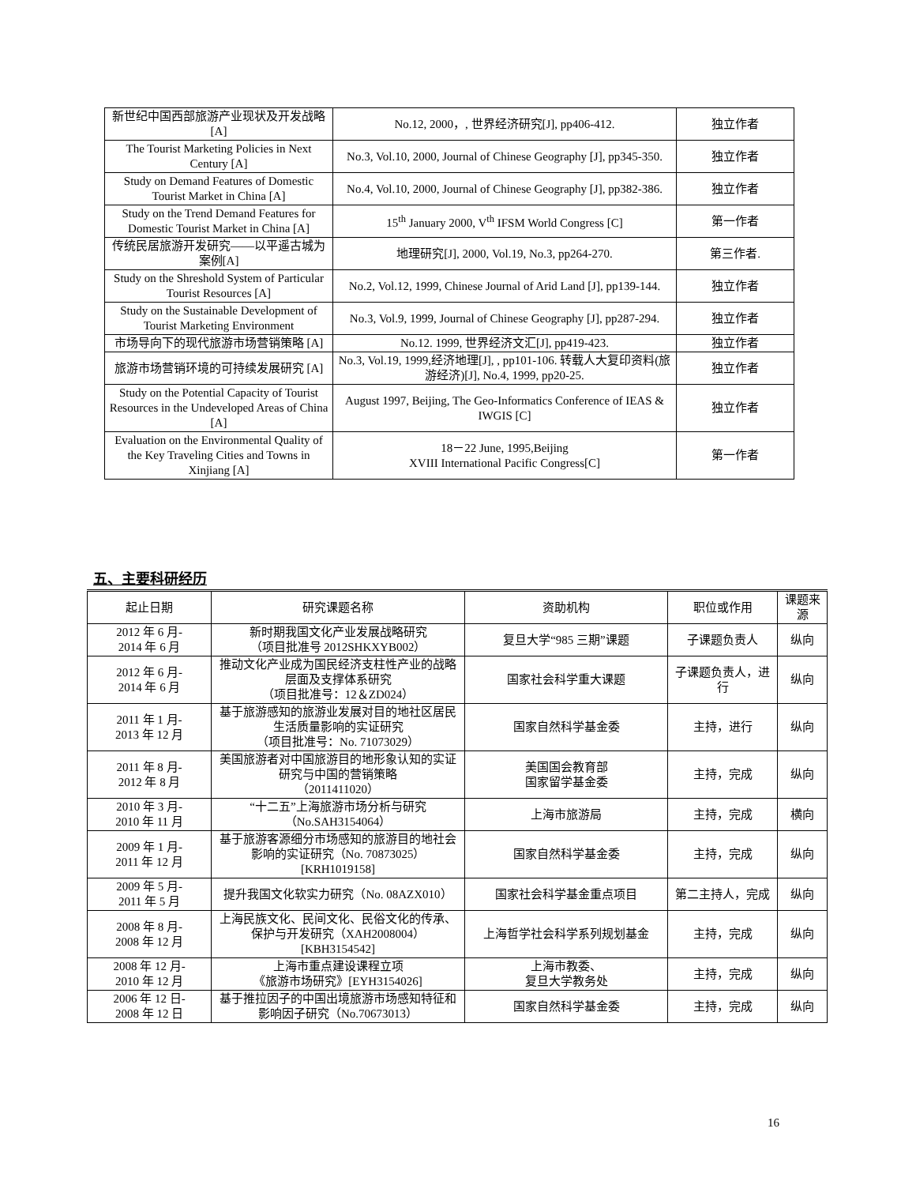| 新世纪中国西部旅游产业现状及开发战略 [A] | No.12, 2000，, 世界经济研究[J], pp406-412. | 独立作者 |
| The Tourist Marketing Policies in Next Century [A] | No.3, Vol.10, 2000, Journal of Chinese Geography [J], pp345-350. | 独立作者 |
| Study on Demand Features of Domestic Tourist Market in China [A] | No.4, Vol.10, 2000, Journal of Chinese Geography [J], pp382-386. | 独立作者 |
| Study on the Trend Demand Features for Domestic Tourist Market in China [A] | 15<sup>th</sup> January 2000, V<sup>th</sup> IFSM World Congress [C] | 第一作者 |
| 传统民居旅游开发研究——以平遥古城为案例[A] | 地理研究[J], 2000, Vol.19, No.3, pp264-270. | 第三作者. |
| Study on the Shreshold System of Particular Tourist Resources [A] | No.2, Vol.12, 1999, Chinese Journal of Arid Land [J], pp139-144. | 独立作者 |
| Study on the Sustainable Development of Tourist Marketing Environment | No.3, Vol.9, 1999, Journal of Chinese Geography [J], pp287-294. | 独立作者 |
| 市场导向下的现代旅游市场营销策略 [A] | No.12. 1999, 世界经济文汇[J], pp419-423. | 独立作者 |
| 旅游市场营销环境的可持续发展研究 [A] | No.3, Vol.19, 1999,经济地理[J], , pp101-106. 转载人大复印资料(旅游经济)[J], No.4, 1999, pp20-25. | 独立作者 |
| Study on the Potential Capacity of Tourist Resources in the Undeveloped Areas of China [A] | August 1997, Beijing, The Geo-Informatics Conference of IEAS & IWGIS [C] | 独立作者 |
| Evaluation on the Environmental Quality of the Key Traveling Cities and Towns in Xinjiang [A] | 18－22 June, 1995,Beijing XVIII International Pacific Congress[C] | 第一作者 |
五、主要科研经历
| 起止日期 | 研究课题名称 | 资助机构 | 职位或作用 | 课题来源 |
| --- | --- | --- | --- | --- |
| 2012 年 6 月- 2014 年 6 月 | 新时期我国文化产业发展战略研究 （项目批准号 2012SHKXYB002） | 复旦大学“985 三期”课题 | 子课题负责人 | 纵向 |
| 2012 年 6 月- 2014 年 6 月 | 推动文化产业成为国民经济支柱性产业的战略层面及支撑体系研究 （项目批准号：12＆ZD024） | 国家社会科学重大课题 | 子课题负责人，进行 | 纵向 |
| 2011 年 1 月- 2013 年 12 月 | 基于旅游感知的旅游业发展对目的地社区居民生活质量影响的实证研究 （项目批准号：No. 71073029） | 国家自然科学基金委 | 主持，进行 | 纵向 |
| 2011 年 8 月- 2012 年 8 月 | 美国旅游者对中国旅游目的地形象认知的实证研究与中国的营销策略 （2011411020） | 美国国会教育部 国家留学基金委 | 主持，完成 | 纵向 |
| 2010 年 3 月- 2010 年 11 月 | “十二五”上海旅游市场分析与研究 （No.SAH3154064） | 上海市旅游局 | 主持，完成 | 横向 |
| 2009 年 1 月- 2011 年 12 月 | 基于旅游客源细分市场感知的旅游目的地社会影响的实证研究（No. 70873025）[KRH1019158] | 国家自然科学基金委 | 主持，完成 | 纵向 |
| 2009 年 5 月- 2011 年 5 月 | 提升我国文化软实力研究（No. 08AZX010） | 国家社会科学基金重点项目 | 第二主持人，完成 | 纵向 |
| 2008 年 8 月- 2008 年 12 月 | 上海民族文化、民间文化、民俗文化的传承、保护与开发研究（XAH2008004）[KBH3154542] | 上海哲学社会科学系列规划基金 | 主持，完成 | 纵向 |
| 2008 年 12 月- 2010 年 12 月 | 上海市重点建设课程立项 《旅游市场研究》[EYH3154026] | 上海市教委、 复旦大学教务处 | 主持，完成 | 纵向 |
| 2006 年 12 日- 2008 年 12 日 | 基于推拉因子的中国出境旅游市场感知特征和影响因子研究（No.70673013） | 国家自然科学基金委 | 主持，完成 | 纵向 |
16